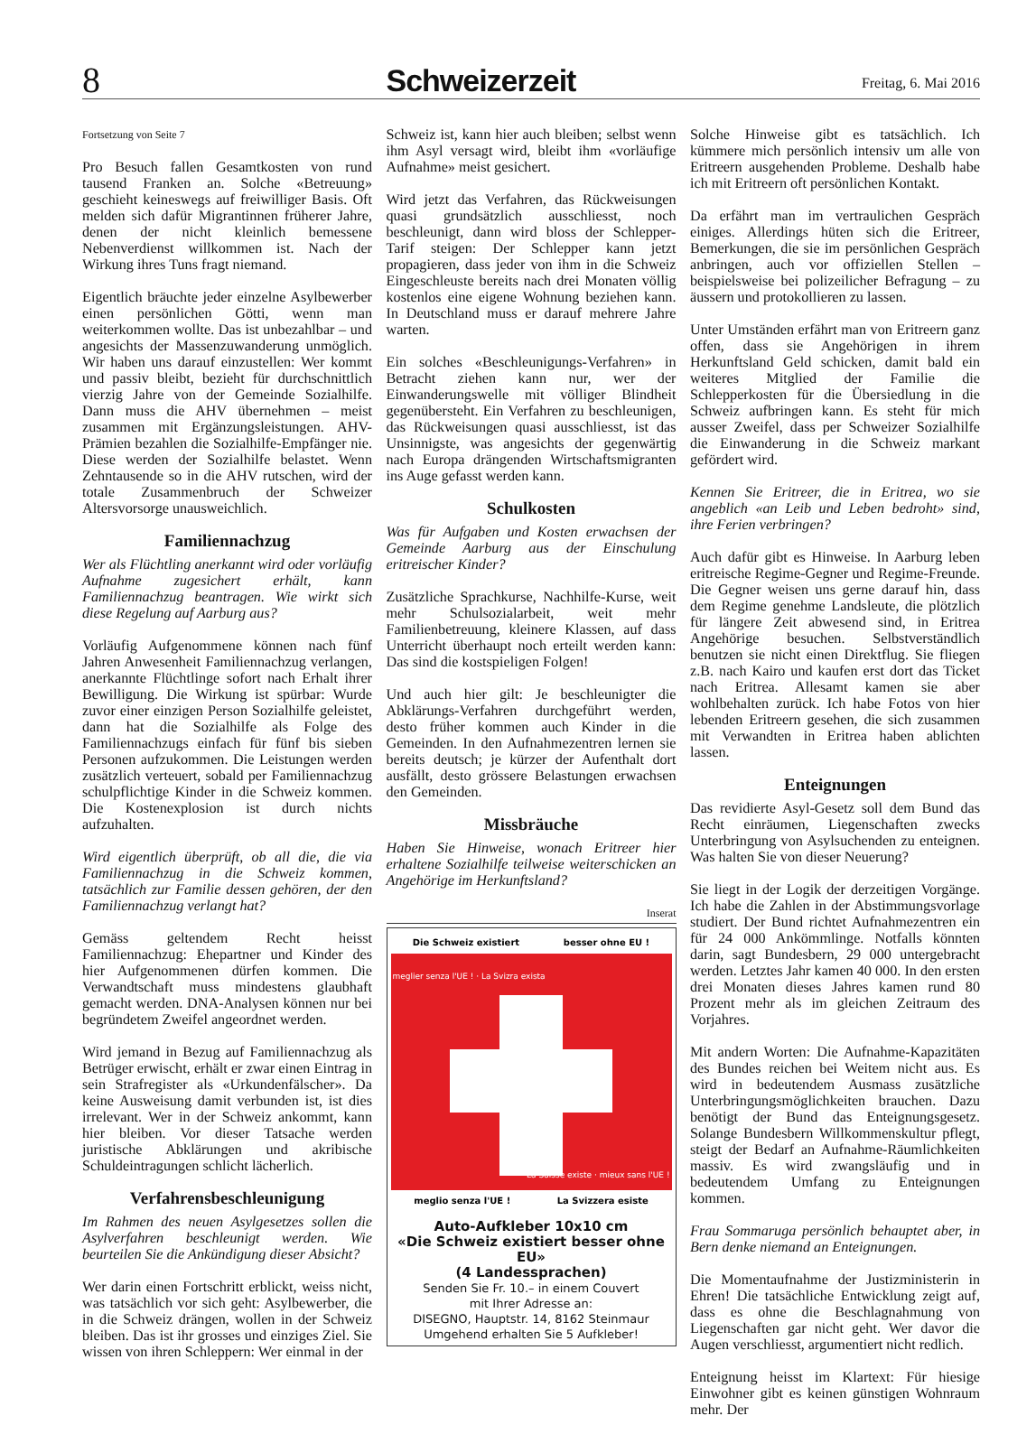8 Schweizerzeit Freitag, 6. Mai 2016
Fortsetzung von Seite 7
Pro Besuch fallen Gesamtkosten von rund tausend Franken an. Solche «Betreuung» geschieht keineswegs auf freiwilliger Basis. Oft melden sich dafür Migrantinnen früherer Jahre, denen der nicht kleinlich bemessene Nebenverdienst willkommen ist. Nach der Wirkung ihres Tuns fragt niemand.
Eigentlich bräuchte jeder einzelne Asylbewerber einen persönlichen Götti, wenn man weiterkommen wollte. Das ist unbezahlbar – und angesichts der Massenzuwanderung unmöglich. Wir haben uns darauf einzustellen: Wer kommt und passiv bleibt, bezieht für durchschnittlich vierzig Jahre von der Gemeinde Sozialhilfe. Dann muss die AHV übernehmen – meist zusammen mit Ergänzungsleistungen. AHV-Prämien bezahlen die Sozialhilfe-Empfänger nie. Diese werden der Sozialhilfe belastet. Wenn Zehntausende so in die AHV rutschen, wird der totale Zusammenbruch der Schweizer Altersvorsorge unausweichlich.
Familiennachzug
Wer als Flüchtling anerkannt wird oder vorläufig Aufnahme zugesichert erhält, kann Familiennachzug beantragen. Wie wirkt sich diese Regelung auf Aarburg aus?
Vorläufig Aufgenommene können nach fünf Jahren Anwesenheit Familiennachzug verlangen, anerkannte Flüchtlinge sofort nach Erhalt ihrer Bewilligung. Die Wirkung ist spürbar: Wurde zuvor einer einzigen Person Sozialhilfe geleistet, dann hat die Sozialhilfe als Folge des Familiennachzugs einfach für fünf bis sieben Personen aufzukommen. Die Leistungen werden zusätzlich verteuert, sobald per Familiennachzug schulpflichtige Kinder in die Schweiz kommen. Die Kostenexplosion ist durch nichts aufzuhalten.
Wird eigentlich überprüft, ob all die, die via Familiennachzug in die Schweiz kommen, tatsächlich zur Familie dessen gehören, der den Familiennachzug verlangt hat?
Gemäss geltendem Recht heisst Familiennachzug: Ehepartner und Kinder des hier Aufgenommenen dürfen kommen. Die Verwandtschaft muss mindestens glaubhaft gemacht werden. DNA-Analysen können nur bei begründetem Zweifel angeordnet werden.
Wird jemand in Bezug auf Familiennachzug als Betrüger erwischt, erhält er zwar einen Eintrag in sein Strafregister als «Urkundenfälscher». Da keine Ausweisung damit verbunden ist, ist dies irrelevant. Wer in der Schweiz ankommt, kann hier bleiben. Vor dieser Tatsache werden juristische Abklärungen und akribische Schuldeintragungen schlicht lächerlich.
Verfahrensbeschleunigung
Im Rahmen des neuen Asylgesetzes sollen die Asylverfahren beschleunigt werden. Wie beurteilen Sie die Ankündigung dieser Absicht?
Wer darin einen Fortschritt erblickt, weiss nicht, was tatsächlich vor sich geht: Asylbewerber, die in die Schweiz drängen, wollen in der Schweiz bleiben. Das ist ihr grosses und einziges Ziel. Sie wissen von ihren Schleppern: Wer einmal in der
Schweiz ist, kann hier auch bleiben; selbst wenn ihm Asyl versagt wird, bleibt ihm «vorläufige Aufnahme» meist gesichert.
Wird jetzt das Verfahren, das Rückweisungen quasi grundsätzlich ausschliesst, noch beschleunigt, dann wird bloss der Schlepper-Tarif steigen: Der Schlepper kann jetzt propagieren, dass jeder von ihm in die Schweiz Eingeschleuste bereits nach drei Monaten völlig kostenlos eine eigene Wohnung beziehen kann. In Deutschland muss er darauf mehrere Jahre warten.
Ein solches «Beschleunigungs-Verfahren» in Betracht ziehen kann nur, wer der Einwanderungswelle mit völliger Blindheit gegenübersteht. Ein Verfahren zu beschleunigen, das Rückweisungen quasi ausschliesst, ist das Unsinnigste, was angesichts der gegenwärtig nach Europa drängenden Wirtschaftsmigranten ins Auge gefasst werden kann.
Schulkosten
Was für Aufgaben und Kosten erwachsen der Gemeinde Aarburg aus der Einschulung eritreischer Kinder?
Zusätzliche Sprachkurse, Nachhilfe-Kurse, weit mehr Schulsozialarbeit, weit mehr Familienbetreuung, kleinere Klassen, auf dass Unterricht überhaupt noch erteilt werden kann: Das sind die kostspieligen Folgen!
Und auch hier gilt: Je beschleunigter die Abklärungs-Verfahren durchgeführt werden, desto früher kommen auch Kinder in die Gemeinden. In den Aufnahmezentren lernen sie bereits deutsch; je kürzer der Aufenthalt dort ausfällt, desto grössere Belastungen erwachsen den Gemeinden.
Missbräuche
Haben Sie Hinweise, wonach Eritreer hier erhaltene Sozialhilfe teilweise weiterschicken an Angehörige im Herkunftsland?
Inserat
Die Schweiz existiert besser ohne EU !
meglio senza l'UE ! La Svizzera esiste
meglier senza l'UE ! · La Svizra exista
La Suisse existe · mieux sans l'UE !
Auto-Aufkleber 10x10 cm
«Die Schweiz existiert besser ohne EU»
(4 Landessprachen)
Senden Sie Fr. 10.– in einem Couvert
mit Ihrer Adresse an:
DISEGNO, Hauptstr. 14, 8162 Steinmaur
Umgehend erhalten Sie 5 Aufkleber!
Solche Hinweise gibt es tatsächlich. Ich kümmere mich persönlich intensiv um alle von Eritreern ausgehenden Probleme. Deshalb habe ich mit Eritreern oft persönlichen Kontakt.
Da erfährt man im vertraulichen Gespräch einiges. Allerdings hüten sich die Eritreer, Bemerkungen, die sie im persönlichen Gespräch anbringen, auch vor offiziellen Stellen – beispielsweise bei polizeilicher Befragung – zu äussern und protokollieren zu lassen.
Unter Umständen erfährt man von Eritreern ganz offen, dass sie Angehörigen in ihrem Herkunftsland Geld schicken, damit bald ein weiteres Mitglied der Familie die Schlepperkosten für die Übersiedlung in die Schweiz aufbringen kann. Es steht für mich ausser Zweifel, dass per Schweizer Sozialhilfe die Einwanderung in die Schweiz markant gefördert wird.
Kennen Sie Eritreer, die in Eritrea, wo sie angeblich «an Leib und Leben bedroht» sind, ihre Ferien verbringen?
Auch dafür gibt es Hinweise. In Aarburg leben eritreische Regime-Gegner und Regime-Freunde. Die Gegner weisen uns gerne darauf hin, dass dem Regime genehme Landsleute, die plötzlich für längere Zeit abwesend sind, in Eritrea Angehörige besuchen. Selbstverständlich benutzen sie nicht einen Direktflug. Sie fliegen z.B. nach Kairo und kaufen erst dort das Ticket nach Eritrea. Allesamt kamen sie aber wohlbehalten zurück. Ich habe Fotos von hier lebenden Eritreern gesehen, die sich zusammen mit Verwandten in Eritrea haben ablichten lassen.
Enteignungen
Das revidierte Asyl-Gesetz soll dem Bund das Recht einräumen, Liegenschaften zwecks Unterbringung von Asylsuchenden zu enteignen. Was halten Sie von dieser Neuerung?
Sie liegt in der Logik der derzeitigen Vorgänge. Ich habe die Zahlen in der Abstimmungsvorlage studiert. Der Bund richtet Aufnahmezentren ein für 24 000 Ankömmlinge. Notfalls könnten darin, sagt Bundesbern, 29 000 untergebracht werden. Letztes Jahr kamen 40 000. In den ersten drei Monaten dieses Jahres kamen rund 80 Prozent mehr als im gleichen Zeitraum des Vorjahres.
Mit andern Worten: Die Aufnahme-Kapazitäten des Bundes reichen bei Weitem nicht aus. Es wird in bedeutendem Ausmass zusätzliche Unterbringungsmöglichkeiten brauchen. Dazu benötigt der Bund das Enteignungsgesetz. Solange Bundesbern Willkommenskultur pflegt, steigt der Bedarf an Aufnahme-Räumlichkeiten massiv. Es wird zwangsläufig und in bedeutendem Umfang zu Enteignungen kommen.
Frau Sommaruga persönlich behauptet aber, in Bern denke niemand an Enteignungen.
Die Momentaufnahme der Justizministerin in Ehren! Die tatsächliche Entwicklung zeigt auf, dass es ohne die Beschlagnahmung von Liegenschaften gar nicht geht. Wer davor die Augen verschliesst, argumentiert nicht redlich.
Enteignung heisst im Klartext: Für hiesige Einwohner gibt es keinen günstigen Wohnraum mehr. Der